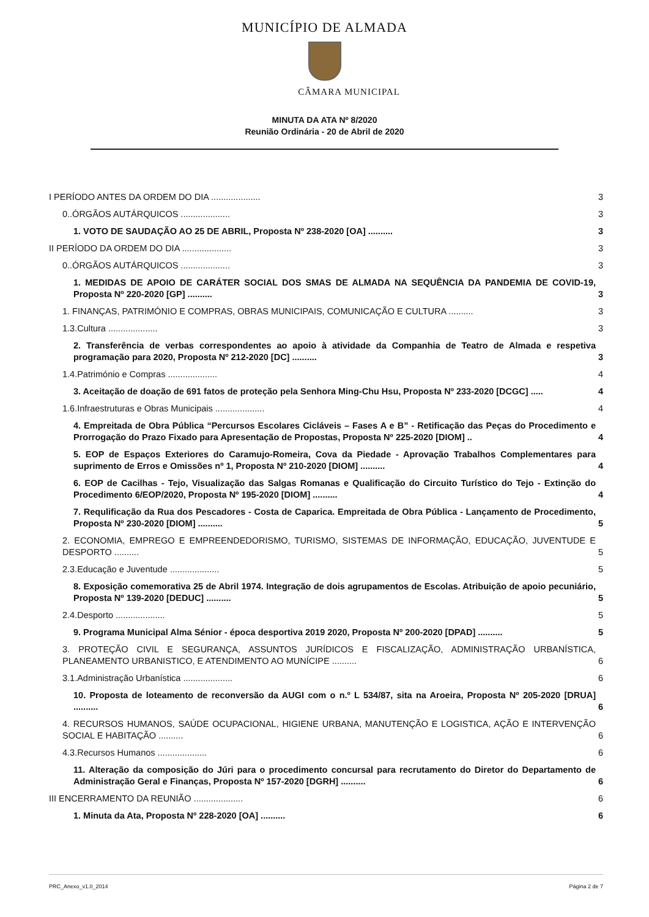MUNICÍPIO DE ALMADA
CÂMARA MUNICIPAL
MINUTA DA ATA Nº 8/2020
Reunião Ordinária - 20 de Abril de 2020
I PERÍODO ANTES DA ORDEM DO DIA .................... 3
0..ÓRGÃOS AUTÁRQUICOS .................... 3
1. VOTO DE SAUDAÇÃO AO 25 DE ABRIL, Proposta Nº 238-2020 [OA] .......... 3
II PERÍODO DA ORDEM DO DIA .................... 3
0..ÓRGÃOS AUTÁRQUICOS .................... 3
1. MEDIDAS DE APOIO DE CARÁTER SOCIAL DOS SMAS DE ALMADA NA SEQUÊNCIA DA PANDEMIA DE COVID-19, Proposta Nº 220-2020 [GP] .......... 3
1. FINANÇAS, PATRIMÓNIO E COMPRAS, OBRAS MUNICIPAIS, COMUNICAÇÃO E CULTURA .......... 3
1.3.Cultura .................... 3
2. Transferência de verbas correspondentes ao apoio à atividade da Companhia de Teatro de Almada e respetiva programação para 2020, Proposta Nº 212-2020 [DC] .......... 3
1.4.Património e Compras .................... 4
3. Aceitação de doação de 691 fatos de proteção pela Senhora Ming-Chu Hsu, Proposta Nº 233-2020 [DCGC] ..... 4
1.6.Infraestruturas e Obras Municipais .................... 4
4. Empreitada de Obra Pública “Percursos Escolares Cicláveis – Fases A e B” - Retificação das Peças do Procedimento e Prorrogação do Prazo Fixado para Apresentação de Propostas, Proposta Nº 225-2020 [DIOM] .. 4
5. EOP de Espaços Exteriores do Caramujo-Romeira, Cova da Piedade - Aprovação Trabalhos Complementares para suprimento de Erros e Omissões nº 1, Proposta Nº 210-2020 [DIOM] .......... 4
6. EOP de Cacilhas - Tejo, Visualização das Salgas Romanas e Qualificação do Circuito Turístico do Tejo - Extinção do Procedimento 6/EOP/2020, Proposta Nº 195-2020 [DIOM] .......... 4
7. Requlificação da Rua dos Pescadores - Costa de Caparica. Empreitada de Obra Pública - Lançamento de Procedimento, Proposta Nº 230-2020 [DIOM] .......... 5
2. ECONOMIA, EMPREGO E EMPREENDEDORISMO, TURISMO, SISTEMAS DE INFORMAÇÃO, EDUCAÇÃO, JUVENTUDE E DESPORTO .......... 5
2.3.Educação e Juventude .................... 5
8. Exposição comemorativa 25 de Abril 1974. Integração de dois agrupamentos de Escolas. Atribuição de apoio pecuniário, Proposta Nº 139-2020 [DEDUC] .......... 5
2.4.Desporto .................... 5
9. Programa Municipal Alma Sénior - época desportiva 2019 2020, Proposta Nº 200-2020 [DPAD] .......... 5
3. PROTEÇÃO CIVIL E SEGURANÇA, ASSUNTOS JURÍDICOS E FISCALIZAÇÃO, ADMINISTRAÇÃO URBANÍSTICA, PLANEAMENTO URBANISTICO, E ATENDIMENTO AO MUNÍCIPE .......... 6
3.1.Administração Urbanística .................... 6
10. Proposta de loteamento de reconversão da AUGI com o n.º L 534/87, sita na Aroeira, Proposta Nº 205-2020 [DRUA] .......... 6
4. RECURSOS HUMANOS, SAÚDE OCUPACIONAL, HIGIENE URBANA, MANUTENÇÃO E LOGISTICA, AÇÃO E INTERVENÇÃO SOCIAL E HABITAÇÃO .......... 6
4.3.Recursos Humanos .................... 6
11. Alteração da composição do Júri para o procedimento concursal para recrutamento do Diretor do Departamento de Administração Geral e Finanças, Proposta Nº 157-2020 [DGRH] .......... 6
III ENCERRAMENTO DA REUNIÃO .................... 6
1. Minuta da Ata, Proposta Nº 228-2020 [OA] .......... 6
PRC_Anexo_v1.0_2014 Página 2 de 7